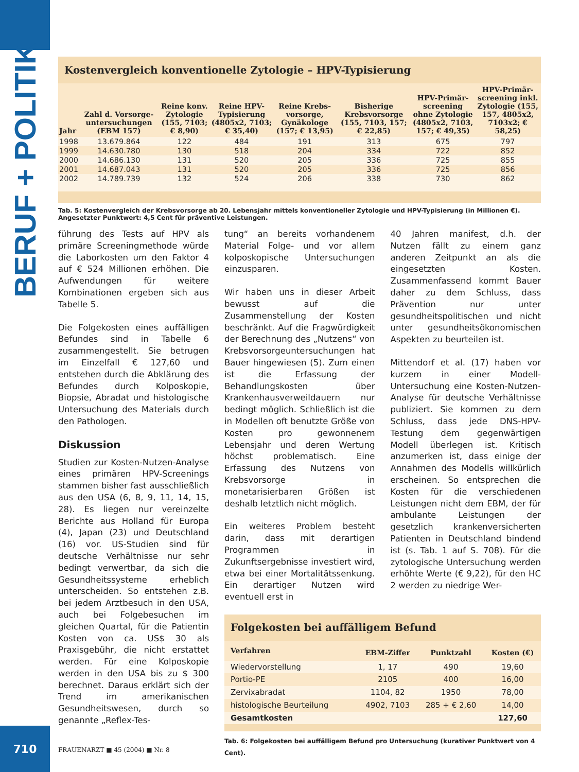BERUF + POLITIK
710
Kostenvergleich konventionelle Zytologie – HPV-Typisierung
| Jahr | Zahl d. Vorsorge-untersuchungen (EBM 157) | Reine konv. Zytologie (155, 7103; € 8,90) | Reine HPV-Typisierung (4805x2, 7103; € 35,40) | Reine Krebs-vorsorge, Gynäkologe (157; € 13,95) | Bisherige Krebsvorsorge (155, 7103, 157; € 22,85) | HPV-Primär-screening ohne Zytologie (4805x2, 7103, 157; € 49,35) | HPV-Primär-screening inkl. Zytologie (155, 157, 4805x2, 7103x2; € 58,25) |
| --- | --- | --- | --- | --- | --- | --- | --- |
| 1998 | 13.679.864 | 122 | 484 | 191 | 313 | 675 | 797 |
| 1999 | 14.630.780 | 130 | 518 | 204 | 334 | 722 | 852 |
| 2000 | 14.686.130 | 131 | 520 | 205 | 336 | 725 | 855 |
| 2001 | 14.687.043 | 131 | 520 | 205 | 336 | 725 | 856 |
| 2002 | 14.789.739 | 132 | 524 | 206 | 338 | 730 | 862 |
Tab. 5: Kostenvergleich der Krebsvorsorge ab 20. Lebensjahr mittels konventioneller Zytologie und HPV-Typisierung (in Millionen €).
Angesetzter Punktwert: 4,5 Cent für präventive Leistungen.
führung des Tests auf HPV als primäre Screeningmethode würde die Laborkosten um den Faktor 4 auf € 524 Millionen erhöhen. Die Aufwendungen für weitere Kombinationen ergeben sich aus Tabelle 5.
Die Folgekosten eines auffälligen Befundes sind in Tabelle 6 zusammengestellt. Sie betrugen im Einzelfall € 127,60 und entstehen durch die Abklärung des Befundes durch Kolposkopie, Biopsie, Abradat und histologische Untersuchung des Materials durch den Pathologen.
Diskussion
Studien zur Kosten-Nutzen-Analyse eines primären HPV-Screenings stammen bisher fast ausschließlich aus den USA (6, 8, 9, 11, 14, 15, 28). Es liegen nur vereinzelte Berichte aus Holland für Europa (4), Japan (23) und Deutschland (16) vor. US-Studien sind für deutsche Verhältnisse nur sehr bedingt verwertbar, da sich die Gesundheitssysteme erheblich unterscheiden. So entstehen z.B. bei jedem Arztbesuch in den USA, auch bei Folgebesuchen im gleichen Quartal, für die Patientin Kosten von ca. US$ 30 als Praxisgebühr, die nicht erstattet werden. Für eine Kolposkopie werden in den USA bis zu $ 300 berechnet. Daraus erklärt sich der Trend im amerikanischen Gesundheitswesen, durch so genannte „Reflex-Tes-
tung“ an bereits vorhandenem Material Folge- und vor allem kolposkopische Untersuchungen einzusparen.
Wir haben uns in dieser Arbeit bewusst auf die Zusammenstellung der Kosten beschränkt. Auf die Fragwürdigkeit der Berechnung des „Nutzens“ von Krebsvorsorgeuntersuchungen hat Bauer hingewiesen (5). Zum einen ist die Erfassung der Behandlungskosten über Krankenhausverweildauern nur bedingt möglich. Schließlich ist die in Modellen oft benutzte Größe von Kosten pro gewonnenem Lebensjahr und deren Wertung höchst problematisch. Eine Erfassung des Nutzens von Krebsvorsorge in monetarisierbaren Größen ist deshalb letztlich nicht möglich.
Ein weiteres Problem besteht darin, dass mit derartigen Programmen in Zukunftsergebnisse investiert wird, etwa bei einer Mortalitätssenkung. Ein derartiger Nutzen wird eventuell erst in
40 Jahren manifest, d.h. der Nutzen fällt zu einem ganz anderen Zeitpunkt an als die eingesetzten Kosten. Zusammenfassend kommt Bauer daher zu dem Schluss, dass Prävention nur unter gesundheitspolitischen und nicht unter gesundheitsökonomischen Aspekten zu beurteilen ist.
Mittendorf et al. (17) haben vor kurzem in einer Modell-Untersuchung eine Kosten-Nutzen-Analyse für deutsche Verhältnisse publiziert. Sie kommen zu dem Schluss, dass jede DNS-HPV-Testung dem gegenwärtigen Modell überlegen ist. Kritisch anzumerken ist, dass einige der Annahmen des Modells willkürlich erscheinen. So entsprechen die Kosten für die verschiedenen Leistungen nicht dem EBM, der für ambulante Leistungen der gesetzlich krankenversicherten Patienten in Deutschland bindend ist (s. Tab. 1 auf S. 708). Für die zytologische Untersuchung werden erhöhte Werte (€ 9,22), für den HC 2 werden zu niedrige Wer-
Folgekosten bei auffälligem Befund
| Verfahren | EBM-Ziffer | Punktzahl | Kosten (€) |
| --- | --- | --- | --- |
| Wiedervorstellung | 1, 17 | 490 | 19,60 |
| Portio-PE | 2105 | 400 | 16,00 |
| Zervixabradat | 1104, 82 | 1950 | 78,00 |
| histologische Beurteilung | 4902, 7103 | 285 + € 2,60 | 14,00 |
| Gesamtkosten | | | 127,60 |
Tab. 6: Folgekosten bei auffälligem Befund pro Untersuchung (kurativer Punktwert von 4 Cent).
FRAUENARZT ■ 45 (2004) ■ Nr. 8